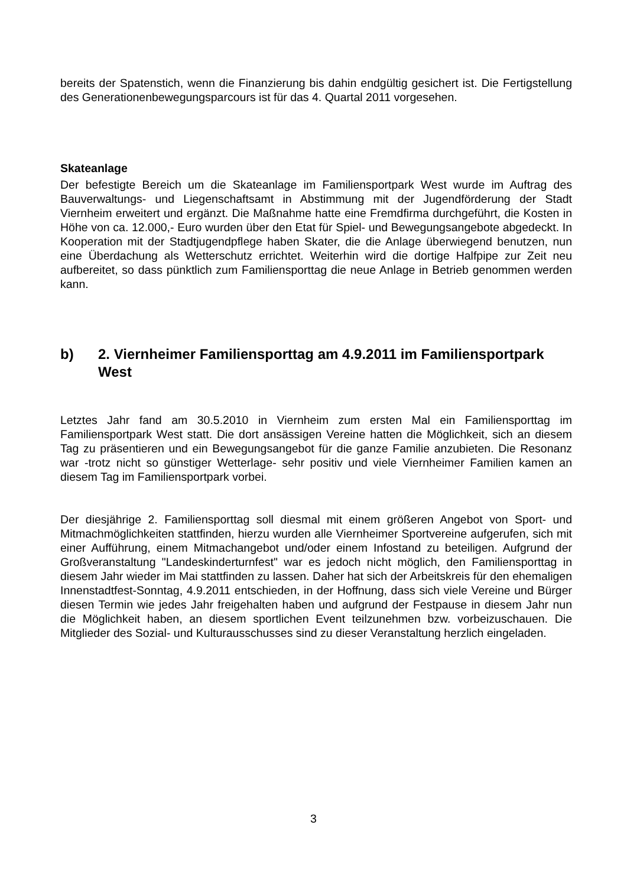bereits der Spatenstich, wenn die Finanzierung bis dahin endgültig gesichert ist. Die Fertigstellung des Generationenbewegungsparcours ist für das 4. Quartal 2011 vorgesehen.
Skateanlage
Der befestigte Bereich um die Skateanlage im Familiensportpark West wurde im Auftrag des Bauverwaltungs- und Liegenschaftsamt in Abstimmung mit der Jugendförderung der Stadt Viernheim erweitert und ergänzt. Die Maßnahme hatte eine Fremdfirma durchgeführt, die Kosten in Höhe von ca. 12.000,- Euro wurden über den Etat für Spiel- und Bewegungsangebote abgedeckt. In Kooperation mit der Stadtjugendpflege haben Skater, die die Anlage überwiegend benutzen, nun eine Überdachung als Wetterschutz errichtet. Weiterhin wird die dortige Halfpipe zur Zeit neu aufbereitet, so dass pünktlich zum Familiensporttag die neue Anlage in Betrieb genommen werden kann.
b) 2. Viernheimer Familiensporttag am 4.9.2011 im Familiensportpark West
Letztes Jahr fand am 30.5.2010 in Viernheim zum ersten Mal ein Familiensporttag im Familiensportpark West statt. Die dort ansässigen Vereine hatten die Möglichkeit, sich an diesem Tag zu präsentieren und ein Bewegungsangebot für die ganze Familie anzubieten. Die Resonanz war -trotz nicht so günstiger Wetterlage- sehr positiv und viele Viernheimer Familien kamen an diesem Tag im Familiensportpark vorbei.
Der diesjährige 2. Familiensporttag soll diesmal mit einem größeren Angebot von Sport- und Mitmachmöglichkeiten stattfinden, hierzu wurden alle Viernheimer Sportvereine aufgerufen, sich mit einer Aufführung, einem Mitmachangebot und/oder einem Infostand zu beteiligen. Aufgrund der Großveranstaltung "Landeskinderturnfest" war es jedoch nicht möglich, den Familiensporttag in diesem Jahr wieder im Mai stattfinden zu lassen. Daher hat sich der Arbeitskreis für den ehemaligen Innenstadtfest-Sonntag, 4.9.2011 entschieden, in der Hoffnung, dass sich viele Vereine und Bürger diesen Termin wie jedes Jahr freigehalten haben und aufgrund der Festpause in diesem Jahr nun die Möglichkeit haben, an diesem sportlichen Event teilzunehmen bzw. vorbeizuschauen. Die Mitglieder des Sozial- und Kulturausschusses sind zu dieser Veranstaltung herzlich eingeladen.
3